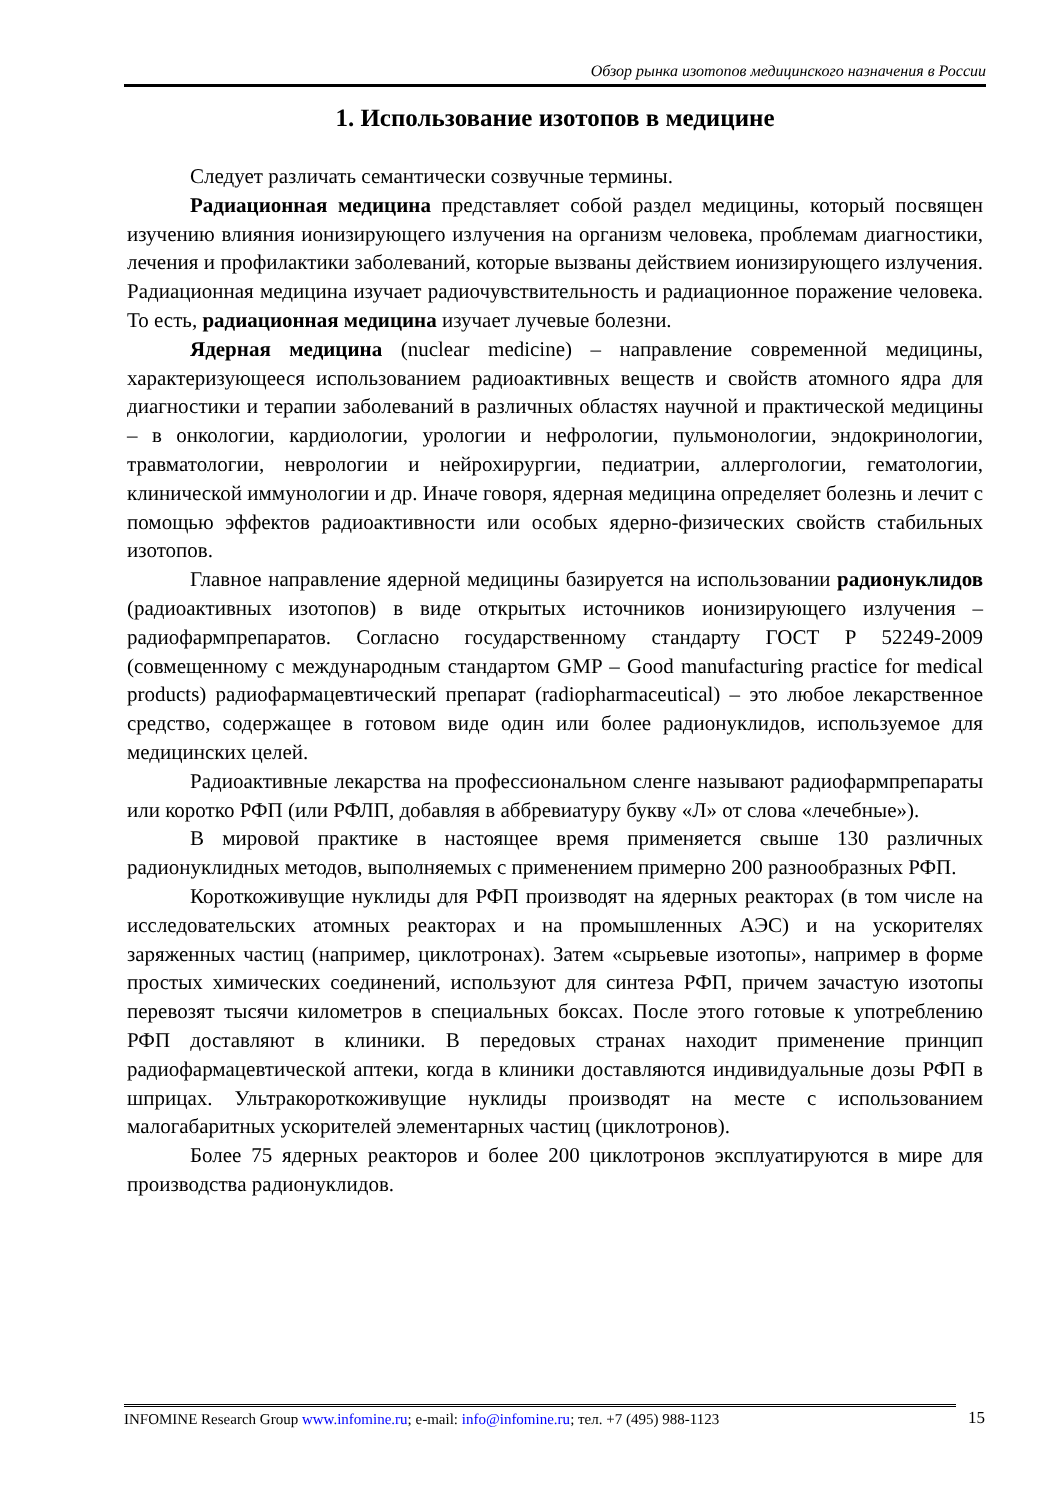Обзор рынка изотопов медицинского назначения в России
1. Использование изотопов в медицине
Следует различать семантически созвучные термины.
Радиационная медицина представляет собой раздел медицины, который посвящен изучению влияния ионизирующего излучения на организм человека, проблемам диагностики, лечения и профилактики заболеваний, которые вызваны действием ионизирующего излучения. Радиационная медицина изучает радиочувствительность и радиационное поражение человека. То есть, радиационная медицина изучает лучевые болезни.
Ядерная медицина (nuclear medicine) – направление современной медицины, характеризующееся использованием радиоактивных веществ и свойств атомного ядра для диагностики и терапии заболеваний в различных областях научной и практической медицины – в онкологии, кардиологии, урологии и нефрологии, пульмонологии, эндокринологии, травматологии, неврологии и нейрохирургии, педиатрии, аллергологии, гематологии, клинической иммунологии и др. Иначе говоря, ядерная медицина определяет болезнь и лечит с помощью эффектов радиоактивности или особых ядерно-физических свойств стабильных изотопов.
Главное направление ядерной медицины базируется на использовании радионуклидов (радиоактивных изотопов) в виде открытых источников ионизирующего излучения – радиофармпрепаратов. Согласно государственному стандарту ГОСТ Р 52249-2009 (совмещенному с международным стандартом GMP – Good manufacturing practice for medical products) радиофармацевтический препарат (radiopharmaceutical) – это любое лекарственное средство, содержащее в готовом виде один или более радионуклидов, используемое для медицинских целей.
Радиоактивные лекарства на профессиональном сленге называют радиофармпрепараты или коротко РФП (или РФЛП, добавляя в аббревиатуру букву «Л» от слова «лечебные»).
В мировой практике в настоящее время применяется свыше 130 различных радионуклидных методов, выполняемых с применением примерно 200 разнообразных РФП.
Короткоживущие нуклиды для РФП производят на ядерных реакторах (в том числе на исследовательских атомных реакторах и на промышленных АЭС) и на ускорителях заряженных частиц (например, циклотронах). Затем «сырьевые изотопы», например в форме простых химических соединений, используют для синтеза РФП, причем зачастую изотопы перевозят тысячи километров в специальных боксах. После этого готовые к употреблению РФП доставляют в клиники. В передовых странах находит применение принцип радиофармацевтической аптеки, когда в клиники доставляются индивидуальные дозы РФП в шприцах. Ультракороткоживущие нуклиды производят на месте с использованием малогабаритных ускорителей элементарных частиц (циклотронов).
Более 75 ядерных реакторов и более 200 циклотронов эксплуатируются в мире для производства радионуклидов.
INFOMINE Research Group www.infomine.ru; e-mail: info@infomine.ru; тел. +7 (495) 988-1123 15